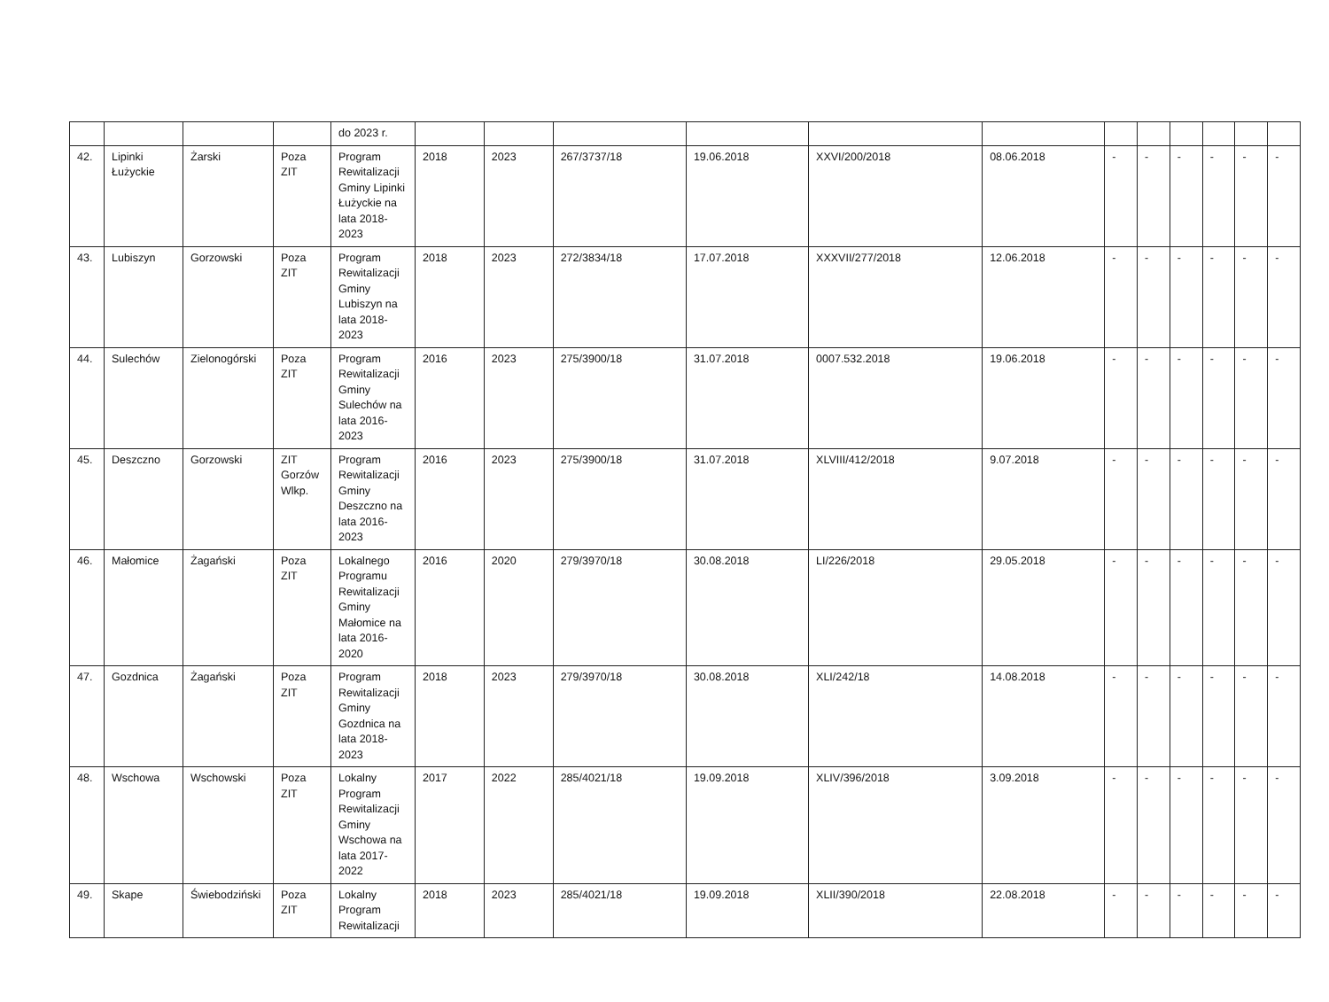| | | | | do 2023 r. | | | | | | | | | | | | |
| 42. | Lipinki Łużyckie | Żarski | Poza ZIT | Program Rewitalizacji Gminy Lipinki Łużyckie na lata 2018-2023 | 2018 | 2023 | 267/3737/18 | 19.06.2018 | XXVI/200/2018 | 08.06.2018 | - | - | - | - | - | - |
| 43. | Lubiszyn | Gorzowski | Poza ZIT | Program Rewitalizacji Gminy Lubiszyn na lata 2018-2023 | 2018 | 2023 | 272/3834/18 | 17.07.2018 | XXXVII/277/2018 | 12.06.2018 | - | - | - | - | - | - |
| 44. | Sulechów | Zielonogórski | Poza ZIT | Program Rewitalizacji Gminy Sulechów na lata 2016-2023 | 2016 | 2023 | 275/3900/18 | 31.07.2018 | 0007.532.2018 | 19.06.2018 | - | - | - | - | - | - |
| 45. | Deszczno | Gorzowski | ZIT Gorzów Wlkp. | Program Rewitalizacji Gminy Deszczno na lata 2016-2023 | 2016 | 2023 | 275/3900/18 | 31.07.2018 | XLVIII/412/2018 | 9.07.2018 | - | - | - | - | - | - |
| 46. | Małomice | Żagański | Poza ZIT | Lokalnego Programu Rewitalizacji Gminy Małomice na lata 2016-2020 | 2016 | 2020 | 279/3970/18 | 30.08.2018 | LI/226/2018 | 29.05.2018 | - | - | - | - | - | - |
| 47. | Gozdnica | Żagański | Poza ZIT | Program Rewitalizacji Gminy Gozdnica na lata 2018-2023 | 2018 | 2023 | 279/3970/18 | 30.08.2018 | XLI/242/18 | 14.08.2018 | - | - | - | - | - | - |
| 48. | Wschowa | Wschowski | Poza ZIT | Lokalny Program Rewitalizacji Gminy Wschowa na lata 2017-2022 | 2017 | 2022 | 285/4021/18 | 19.09.2018 | XLIV/396/2018 | 3.09.2018 | - | - | - | - | - | - |
| 49. | Skape | Świebodziński | Poza ZIT | Lokalny Program Rewitalizacji | 2018 | 2023 | 285/4021/18 | 19.09.2018 | XLII/390/2018 | 22.08.2018 | - | - | - | - | - | - |